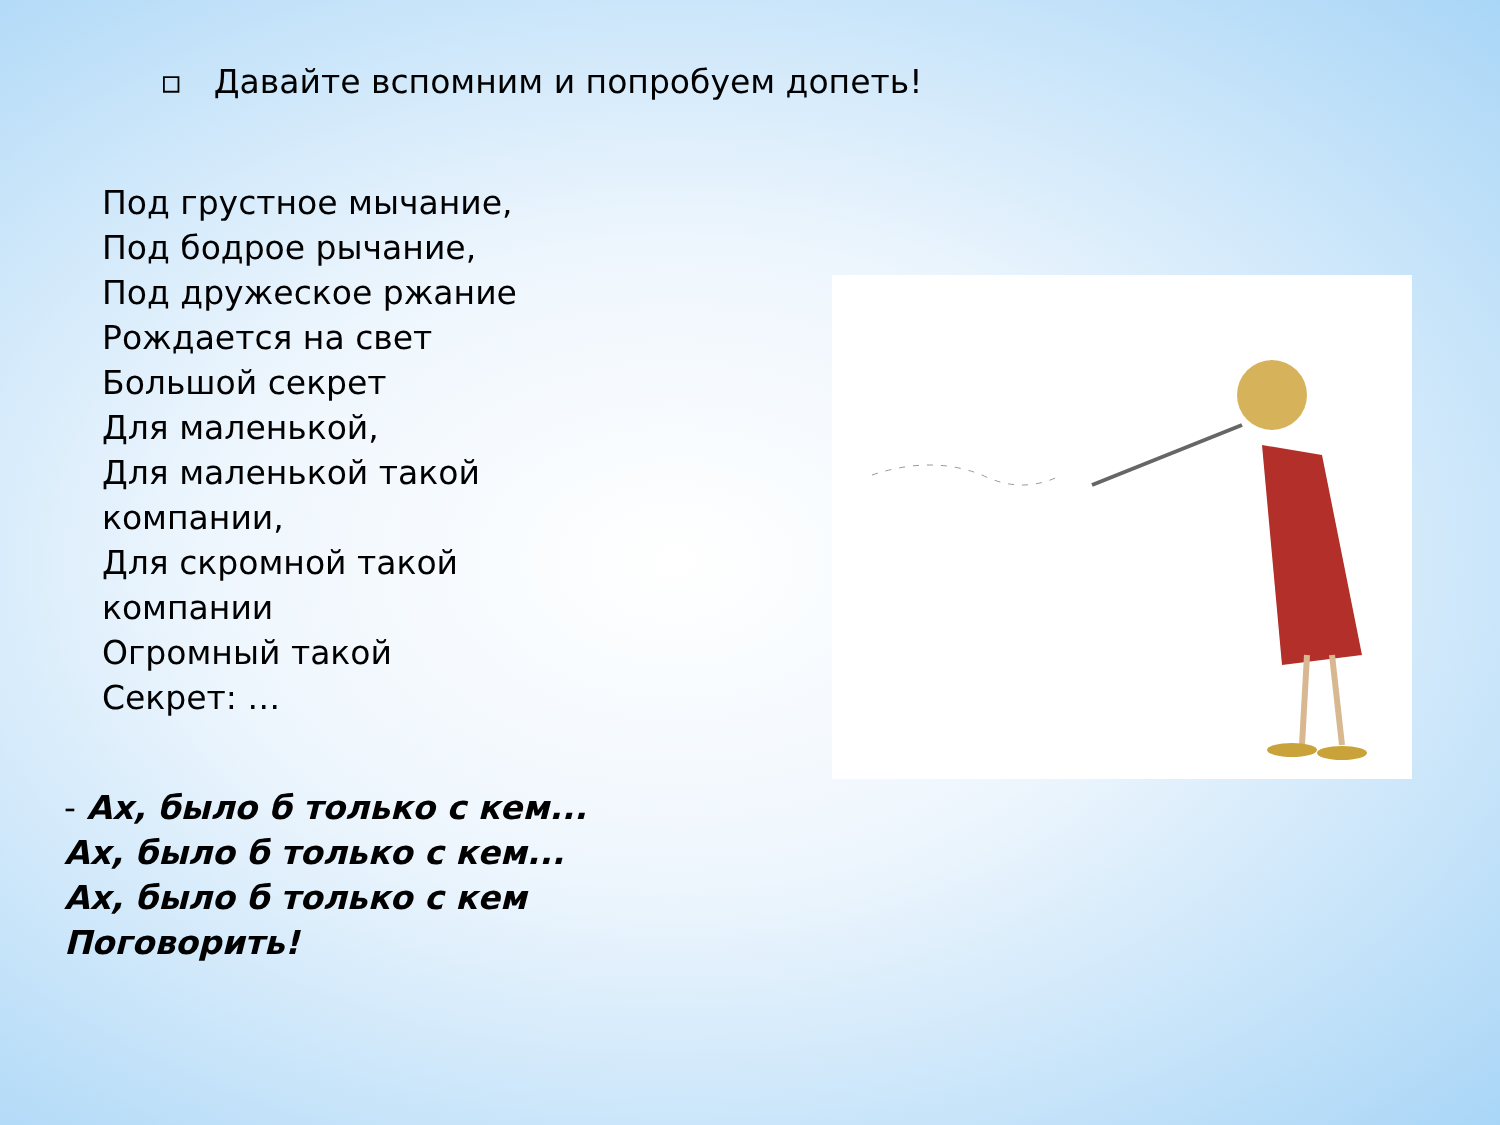▫ Давайте вспомним и попробуем допеть!
Под грустное мычание,
Под бодрое рычание,
Под дружеское ржание
Рождается на свет
Большой секрет
Для маленькой,
Для маленькой такой
компании,
Для скромной такой
компании
Огромный такой
Секрет: …
- Ах, было б только с кем...
Ах, было б только с кем...
Ах, было б только с кем
Поговорить!